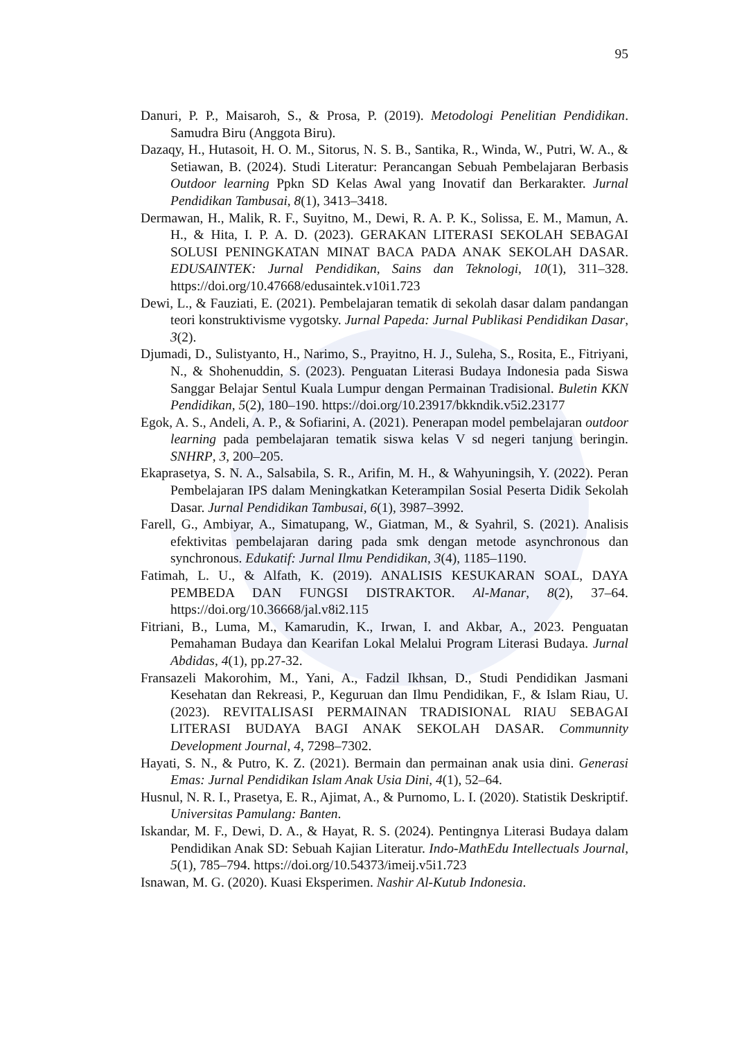95
Danuri, P. P., Maisaroh, S., & Prosa, P. (2019). Metodologi Penelitian Pendidikan. Samudra Biru (Anggota Biru).
Dazaqy, H., Hutasoit, H. O. M., Sitorus, N. S. B., Santika, R., Winda, W., Putri, W. A., & Setiawan, B. (2024). Studi Literatur: Perancangan Sebuah Pembelajaran Berbasis Outdoor learning Ppkn SD Kelas Awal yang Inovatif dan Berkarakter. Jurnal Pendidikan Tambusai, 8(1), 3413–3418.
Dermawan, H., Malik, R. F., Suyitno, M., Dewi, R. A. P. K., Solissa, E. M., Mamun, A. H., & Hita, I. P. A. D. (2023). GERAKAN LITERASI SEKOLAH SEBAGAI SOLUSI PENINGKATAN MINAT BACA PADA ANAK SEKOLAH DASAR. EDUSAINTEK: Jurnal Pendidikan, Sains dan Teknologi, 10(1), 311–328. https://doi.org/10.47668/edusaintek.v10i1.723
Dewi, L., & Fauziati, E. (2021). Pembelajaran tematik di sekolah dasar dalam pandangan teori konstruktivisme vygotsky. Jurnal Papeda: Jurnal Publikasi Pendidikan Dasar, 3(2).
Djumadi, D., Sulistyanto, H., Narimo, S., Prayitno, H. J., Suleha, S., Rosita, E., Fitriyani, N., & Shohenuddin, S. (2023). Penguatan Literasi Budaya Indonesia pada Siswa Sanggar Belajar Sentul Kuala Lumpur dengan Permainan Tradisional. Buletin KKN Pendidikan, 5(2), 180–190. https://doi.org/10.23917/bkkndik.v5i2.23177
Egok, A. S., Andeli, A. P., & Sofiarini, A. (2021). Penerapan model pembelajaran outdoor learning pada pembelajaran tematik siswa kelas V sd negeri tanjung beringin. SNHRP, 3, 200–205.
Ekaprasetya, S. N. A., Salsabila, S. R., Arifin, M. H., & Wahyuningsih, Y. (2022). Peran Pembelajaran IPS dalam Meningkatkan Keterampilan Sosial Peserta Didik Sekolah Dasar. Jurnal Pendidikan Tambusai, 6(1), 3987–3992.
Farell, G., Ambiyar, A., Simatupang, W., Giatman, M., & Syahril, S. (2021). Analisis efektivitas pembelajaran daring pada smk dengan metode asynchronous dan synchronous. Edukatif: Jurnal Ilmu Pendidikan, 3(4), 1185–1190.
Fatimah, L. U., & Alfath, K. (2019). ANALISIS KESUKARAN SOAL, DAYA PEMBEDA DAN FUNGSI DISTRAKTOR. Al-Manar, 8(2), 37–64. https://doi.org/10.36668/jal.v8i2.115
Fitriani, B., Luma, M., Kamarudin, K., Irwan, I. and Akbar, A., 2023. Penguatan Pemahaman Budaya dan Kearifan Lokal Melalui Program Literasi Budaya. Jurnal Abdidas, 4(1), pp.27-32.
Fransazeli Makorohim, M., Yani, A., Fadzil Ikhsan, D., Studi Pendidikan Jasmani Kesehatan dan Rekreasi, P., Keguruan dan Ilmu Pendidikan, F., & Islam Riau, U. (2023). REVITALISASI PERMAINAN TRADISIONAL RIAU SEBAGAI LITERASI BUDAYA BAGI ANAK SEKOLAH DASAR. Communnity Development Journal, 4, 7298–7302.
Hayati, S. N., & Putro, K. Z. (2021). Bermain dan permainan anak usia dini. Generasi Emas: Jurnal Pendidikan Islam Anak Usia Dini, 4(1), 52–64.
Husnul, N. R. I., Prasetya, E. R., Ajimat, A., & Purnomo, L. I. (2020). Statistik Deskriptif. Universitas Pamulang: Banten.
Iskandar, M. F., Dewi, D. A., & Hayat, R. S. (2024). Pentingnya Literasi Budaya dalam Pendidikan Anak SD: Sebuah Kajian Literatur. Indo-MathEdu Intellectuals Journal, 5(1), 785–794. https://doi.org/10.54373/imeij.v5i1.723
Isnawan, M. G. (2020). Kuasi Eksperimen. Nashir Al-Kutub Indonesia.